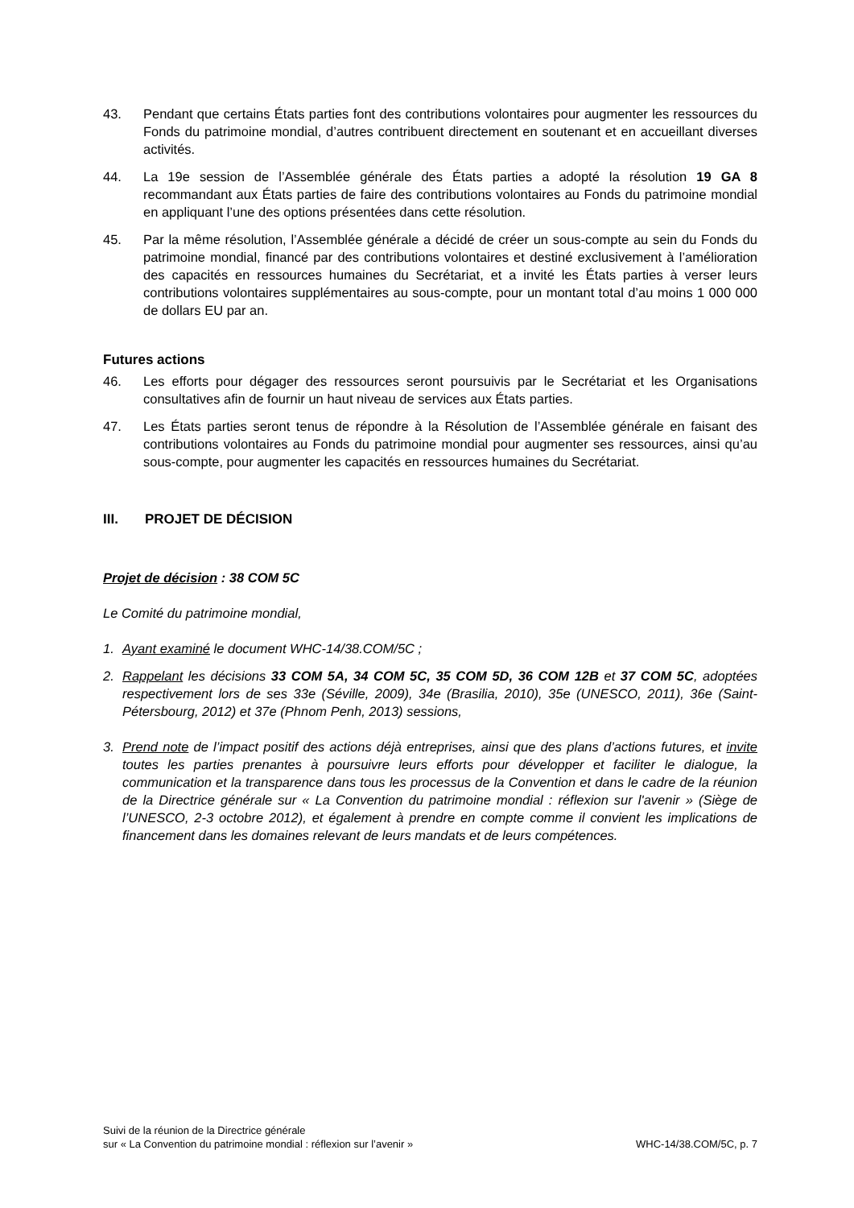43. Pendant que certains États parties font des contributions volontaires pour augmenter les ressources du Fonds du patrimoine mondial, d’autres contribuent directement en soutenant et en accueillant diverses activités.
44. La 19e session de l’Assemblée générale des États parties a adopté la résolution 19 GA 8 recommandant aux États parties de faire des contributions volontaires au Fonds du patrimoine mondial en appliquant l’une des options présentées dans cette résolution.
45. Par la même résolution, l’Assemblée générale a décidé de créer un sous-compte au sein du Fonds du patrimoine mondial, financé par des contributions volontaires et destiné exclusivement à l’amélioration des capacités en ressources humaines du Secrétariat, et a invité les États parties à verser leurs contributions volontaires supplémentaires au sous-compte, pour un montant total d’au moins 1 000 000 de dollars EU par an.
Futures actions
46. Les efforts pour dégager des ressources seront poursuivis par le Secrétariat et les Organisations consultatives afin de fournir un haut niveau de services aux États parties.
47. Les États parties seront tenus de répondre à la Résolution de l’Assemblée générale en faisant des contributions volontaires au Fonds du patrimoine mondial pour augmenter ses ressources, ainsi qu’au sous-compte, pour augmenter les capacités en ressources humaines du Secrétariat.
III. PROJET DE DÉCISION
Projet de décision : 38 COM 5C
Le Comité du patrimoine mondial,
1. Ayant examiné le document WHC-14/38.COM/5C ;
2. Rappelant les décisions 33 COM 5A, 34 COM 5C, 35 COM 5D, 36 COM 12B et 37 COM 5C, adoptées respectivement lors de ses 33e (Séville, 2009), 34e (Brasilia, 2010), 35e (UNESCO, 2011), 36e (Saint-Pétersbourg, 2012) et 37e (Phnom Penh, 2013) sessions,
3. Prend note de l’impact positif des actions déjà entreprises, ainsi que des plans d’actions futures, et invite toutes les parties prenantes à poursuivre leurs efforts pour développer et faciliter le dialogue, la communication et la transparence dans tous les processus de la Convention et dans le cadre de la réunion de la Directrice générale sur « La Convention du patrimoine mondial : réflexion sur l'avenir » (Siège de l’UNESCO, 2-3 octobre 2012), et également à prendre en compte comme il convient les implications de financement dans les domaines relevant de leurs mandats et de leurs compétences.
Suivi de la réunion de la Directrice générale
sur « La Convention du patrimoine mondial : réflexion sur l’avenir » WHC-14/38.COM/5C, p. 7